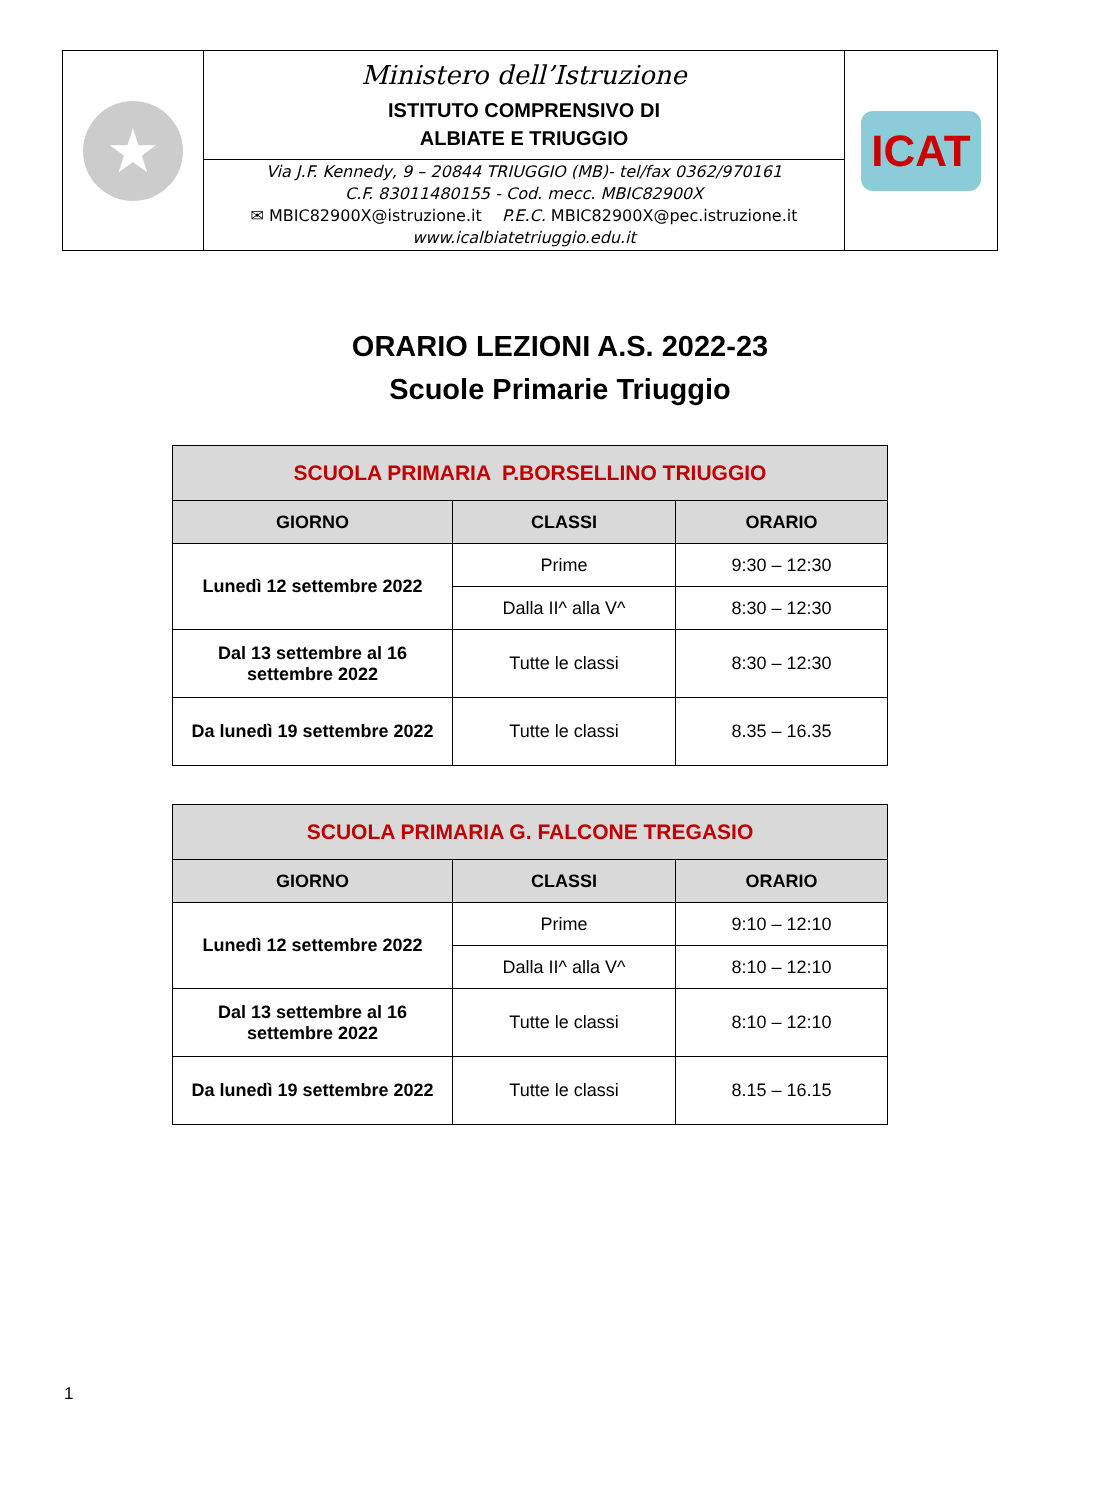| ★ | Ministero dell’Istruzione ISTITUTO COMPRENSIVO DI ALBIATE E TRIUGGIO | ICAT |
| | Via J.F. Kennedy, 9 – 20844 TRIUGGIO (MB)- tel/fax 0362/970161 C.F. 83011480155 - Cod. mecc. MBIC82900X ✉ MBIC82900X@istruzione.it P.E.C. MBIC82900X@pec.istruzione.it www.icalbiatetriuggio.edu.it | |
ORARIO LEZIONI A.S. 2022-23
Scuole Primarie Triuggio
| SCUOLA PRIMARIA P.BORSELLINO TRIUGGIO | | |
| --- | --- | --- |
| GIORNO | CLASSI | ORARIO |
| Lunedì 12 settembre 2022 | Prime | 9:30 – 12:30 |
| | Dalla II^ alla V^ | 8:30 – 12:30 |
| Dal 13 settembre al 16 settembre 2022 | Tutte le classi | 8:30 – 12:30 |
| Da lunedì 19 settembre 2022 | Tutte le classi | 8.35 – 16.35 |
| SCUOLA PRIMARIA G. FALCONE TREGASIO | | |
| --- | --- | --- |
| GIORNO | CLASSI | ORARIO |
| Lunedì 12 settembre 2022 | Prime | 9:10 – 12:10 |
| | Dalla II^ alla V^ | 8:10 – 12:10 |
| Dal 13 settembre al 16 settembre 2022 | Tutte le classi | 8:10 – 12:10 |
| Da lunedì 19 settembre 2022 | Tutte le classi | 8.15 – 16.15 |
1